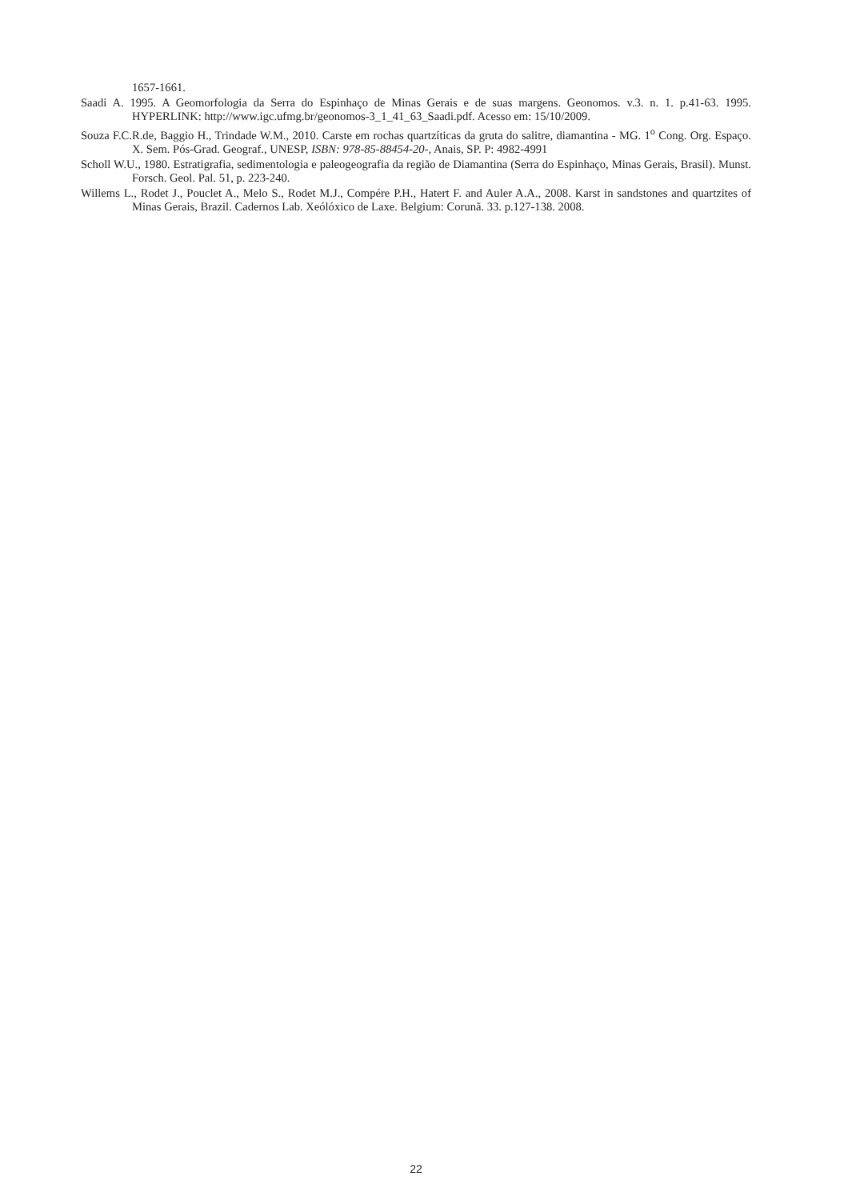1657-1661.
Saadi A. 1995. A Geomorfologia da Serra do Espinhaço de Minas Gerais e de suas margens. Geonomos. v.3. n. 1. p.41-63. 1995. HYPERLINK: http://www.igc.ufmg.br/geonomos-3_1_41_63_Saadi.pdf. Acesso em: 15/10/2009.
Souza F.C.R.de, Baggio H., Trindade W.M., 2010. Carste em rochas quartzíticas da gruta do salitre, diamantina - MG. 1<sup>o</sup> Cong. Org. Espaço. X. Sem. Pós-Grad. Geograf., UNESP, ISBN: 978-85-88454-20-, Anais, SP. P: 4982-4991
Scholl W.U., 1980. Estratigrafia, sedimentologia e paleogeografia da região de Diamantina (Serra do Espinhaço, Minas Gerais, Brasil). Munst. Forsch. Geol. Pal. 51, p. 223-240.
Willems L., Rodet J., Pouclet A., Melo S., Rodet M.J., Compére P.H., Hatert F. and Auler A.A., 2008. Karst in sandstones and quartzites of Minas Gerais, Brazil. Cadernos Lab. Xeólóxico de Laxe. Belgium: Corunã. 33. p.127-138. 2008.
22